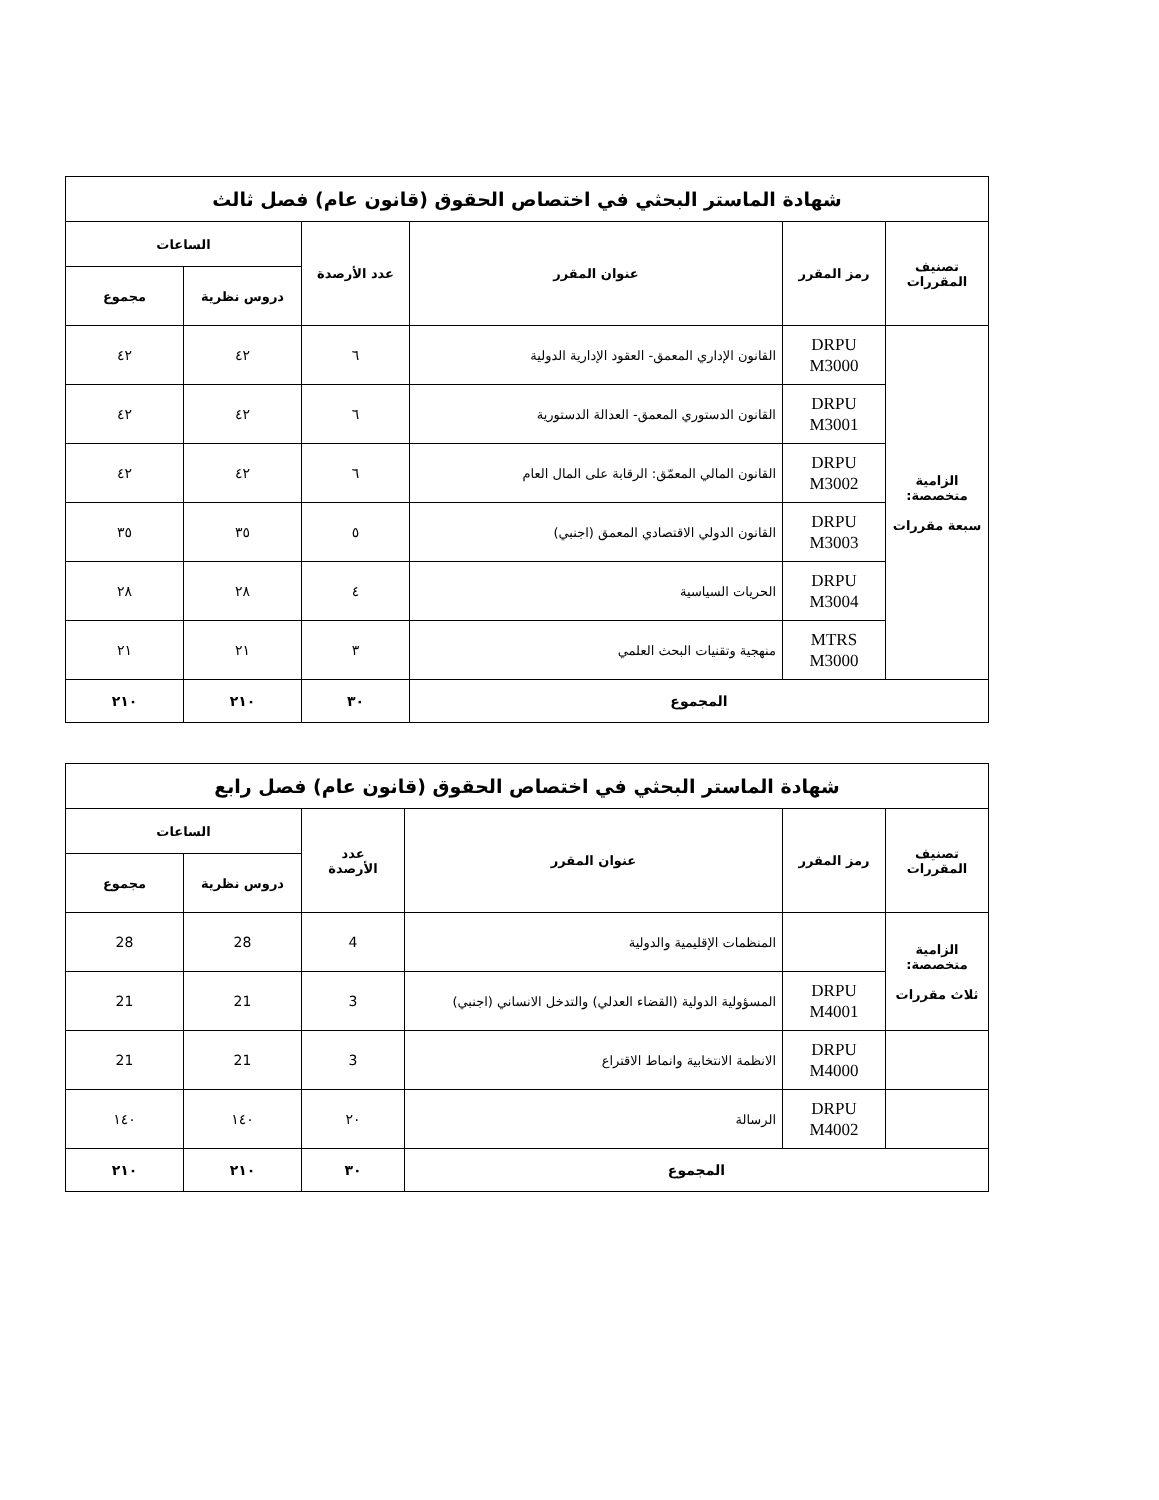| شهادة الماستر البحثي في اختصاص الحقوق (قانون عام) فصل ثالث | | | | | |
| تصنيف المقررات | رمز المقرر | عنوان المقرر | عدد الأرصدة | الساعات | |
| | | | | دروس نظرية | مجموع |
| الزامية متخصصة: سبعة مقررات | DRPU M3000 | القانون الإداري المعمق- العقود الإدارية الدولية | ٦ | ٤٢ | ٤٢ |
| | DRPU M3001 | القانون الدستوري المعمق- العدالة الدستورية | ٦ | ٤٢ | ٤٢ |
| | DRPU M3002 | القانون المالي المعمّق: الرقابة على المال العام | ٦ | ٤٢ | ٤٢ |
| | DRPU M3003 | القانون الدولي الاقتصادي المعمق (اجنبي) | ٥ | ٣٥ | ٣٥ |
| | DRPU M3004 | الحريات السياسية | ٤ | ٢٨ | ٢٨ |
| | MTRS M3000 | منهجية وتقنيات البحث العلمي | ٣ | ٢١ | ٢١ |
| المجموع | | | ٣٠ | ٢١٠ | ٢١٠ |
| شهادة الماستر البحثي في اختصاص الحقوق (قانون عام) فصل رابع | | | | | |
| تصنيف المقررات | رمز المقرر | عنوان المقرر | عدد الأرصدة | الساعات | |
| | | | | دروس نظرية | مجموع |
| الزامية متخصصة: ثلاث مقررات | | المنظمات الإقليمية والدولية | 4 | 28 | 28 |
| | DRPU M4001 | المسؤولية الدولية (القضاء العدلي) والتدخل الانساني (اجنبي) | 3 | 21 | 21 |
| | DRPU M4000 | الانظمة الانتخابية وانماط الاقتراع | 3 | 21 | 21 |
| | DRPU M4002 | الرسالة | ٢٠ | ١٤٠ | ١٤٠ |
| المجموع | | | ٣٠ | ٢١٠ | ٢١٠ |